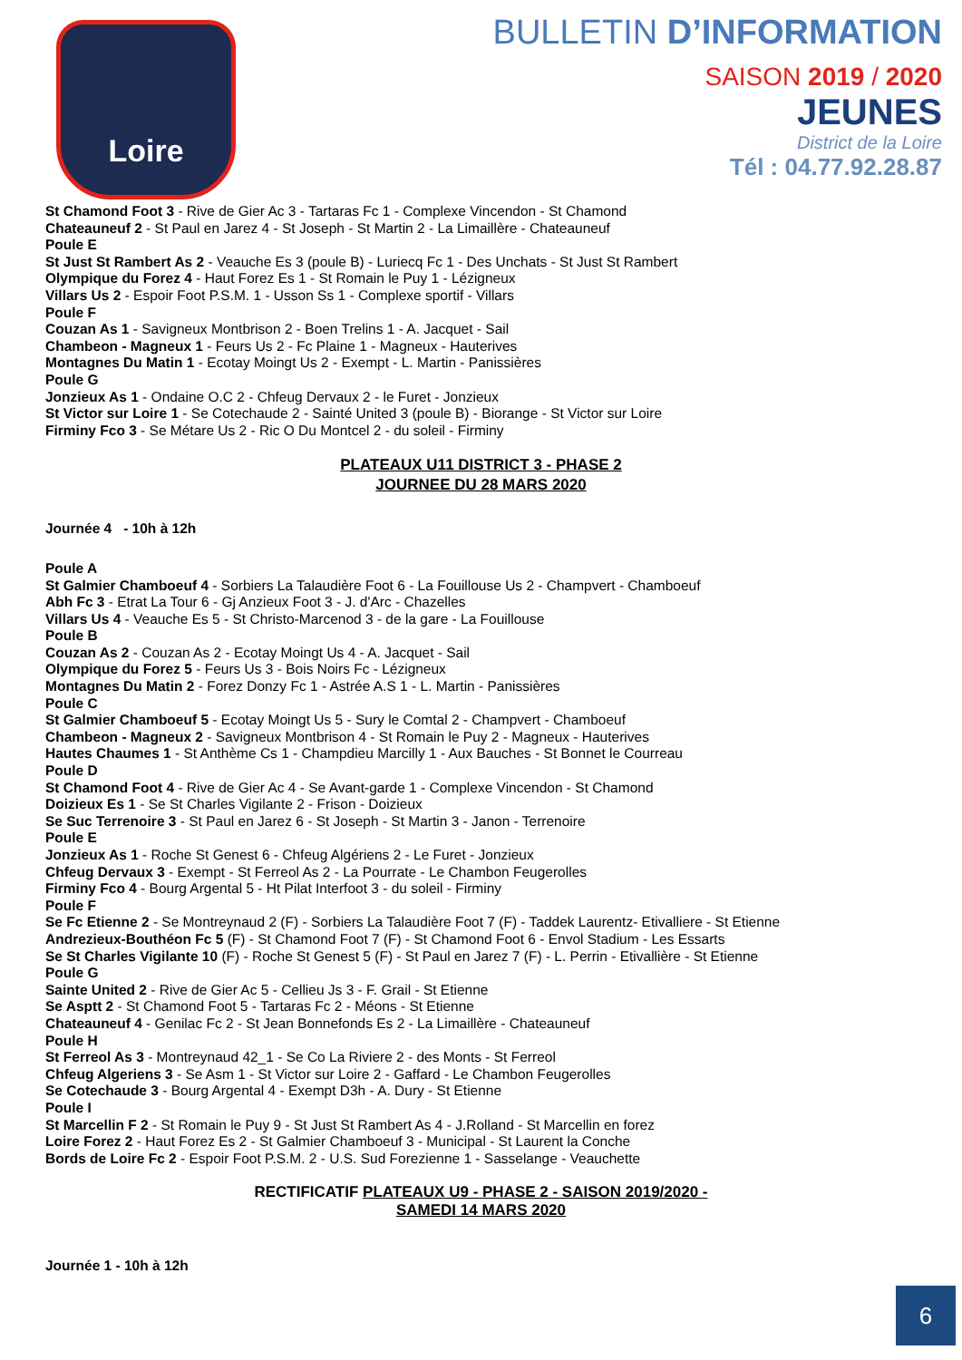Loire
BULLETIN D’INFORMATION
SAISON 2019 / 2020
JEUNES
District de la Loire
Tél : 04.77.92.28.87
St Chamond Foot 3 - Rive de Gier Ac 3 - Tartaras Fc 1 - Complexe Vincendon - St Chamond
Chateauneuf 2 - St Paul en Jarez 4 - St Joseph - St Martin 2 - La Limaillère - Chateauneuf
Poule E
St Just St Rambert As 2 - Veauche Es 3 (poule B) - Luriecq Fc 1 - Des Unchats - St Just St Rambert
Olympique du Forez 4 - Haut Forez Es 1 - St Romain le Puy 1 - Lézigneux
Villars Us 2 - Espoir Foot P.S.M. 1 - Usson Ss 1 - Complexe sportif - Villars
Poule F
Couzan As 1 - Savigneux Montbrison 2 - Boen Trelins 1 - A. Jacquet - Sail
Chambeon - Magneux 1 - Feurs Us 2 - Fc Plaine 1 - Magneux - Hauterives
Montagnes Du Matin 1 - Ecotay Moingt Us 2 - Exempt - L. Martin - Panissières
Poule G
Jonzieux As 1 - Ondaine O.C 2 - Chfeug Dervaux 2 - le Furet - Jonzieux
St Victor sur Loire 1 - Se Cotechaude 2 - Sainté United 3 (poule B) - Biorange - St Victor sur Loire
Firminy Fco 3 - Se Métare Us 2 - Ric O Du Montcel 2 - du soleil - Firminy
PLATEAUX U11 DISTRICT 3 - PHASE 2
JOURNEE DU 28 MARS 2020
Journée 4 - 10h à 12h
Poule A
St Galmier Chamboeuf 4 - Sorbiers La Talaudière Foot 6 - La Fouillouse Us 2 - Champvert - Chamboeuf
Abh Fc 3 - Etrat La Tour 6 - Gj Anzieux Foot 3 - J. d'Arc - Chazelles
Villars Us 4 - Veauche Es 5 - St Christo-Marcenod 3 - de la gare - La Fouillouse
Poule B
Couzan As 2 - Couzan As 2 - Ecotay Moingt Us 4 - A. Jacquet - Sail
Olympique du Forez 5 - Feurs Us 3 - Bois Noirs Fc - Lézigneux
Montagnes Du Matin 2 - Forez Donzy Fc 1 - Astrée A.S 1 - L. Martin - Panissières
Poule C
St Galmier Chamboeuf 5 - Ecotay Moingt Us 5 - Sury le Comtal 2 - Champvert - Chamboeuf
Chambeon - Magneux 2 - Savigneux Montbrison 4 - St Romain le Puy 2 - Magneux - Hauterives
Hautes Chaumes 1 - St Anthème Cs 1 - Champdieu Marcilly 1 - Aux Bauches - St Bonnet le Courreau
Poule D
St Chamond Foot 4 - Rive de Gier Ac 4 - Se Avant-garde 1 - Complexe Vincendon - St Chamond
Doizieux Es 1 - Se St Charles Vigilante 2 - Frison - Doizieux
Se Suc Terrenoire 3 - St Paul en Jarez 6 - St Joseph - St Martin 3 - Janon - Terrenoire
Poule E
Jonzieux As 1 - Roche St Genest 6 - Chfeug Algériens 2 - Le Furet - Jonzieux
Chfeug Dervaux 3 - Exempt - St Ferreol As 2 - La Pourrate - Le Chambon Feugerolles
Firminy Fco 4 - Bourg Argental 5 - Ht Pilat Interfoot 3 - du soleil - Firminy
Poule F
Se Fc Etienne 2 - Se Montreynaud 2 (F) - Sorbiers La Talaudière Foot 7 (F) - Taddek Laurentz- Etivalliere - St Etienne
Andrezieux-Bouthéon Fc 5 (F) - St Chamond Foot 7 (F) - St Chamond Foot 6 - Envol Stadium - Les Essarts
Se St Charles Vigilante 10 (F) - Roche St Genest 5 (F) - St Paul en Jarez 7 (F) - L. Perrin - Etivallière - St Etienne
Poule G
Sainte United 2 - Rive de Gier Ac 5 - Cellieu Js 3 - F. Grail - St Etienne
Se Asptt 2 - St Chamond Foot 5 - Tartaras Fc 2 - Méons - St Etienne
Chateauneuf 4 - Genilac Fc 2 - St Jean Bonnefonds Es 2 - La Limaillère - Chateauneuf
Poule H
St Ferreol As 3 - Montreynaud 42_1 - Se Co La Riviere 2 - des Monts - St Ferreol
Chfeug Algeriens 3 - Se Asm 1 - St Victor sur Loire 2 - Gaffard - Le Chambon Feugerolles
Se Cotechaude 3 - Bourg Argental 4 - Exempt D3h - A. Dury - St Etienne
Poule I
St Marcellin F 2 - St Romain le Puy 9 - St Just St Rambert As 4 - J.Rolland - St Marcellin en forez
Loire Forez 2 - Haut Forez Es 2 - St Galmier Chamboeuf 3 - Municipal - St Laurent la Conche
Bords de Loire Fc 2 - Espoir Foot P.S.M. 2 - U.S. Sud Forezienne 1 - Sasselange - Veauchette
RECTIFICATIF PLATEAUX U9 - PHASE 2 - SAISON 2019/2020 -
SAMEDI 14 MARS 2020
Journée 1 - 10h à 12h
6